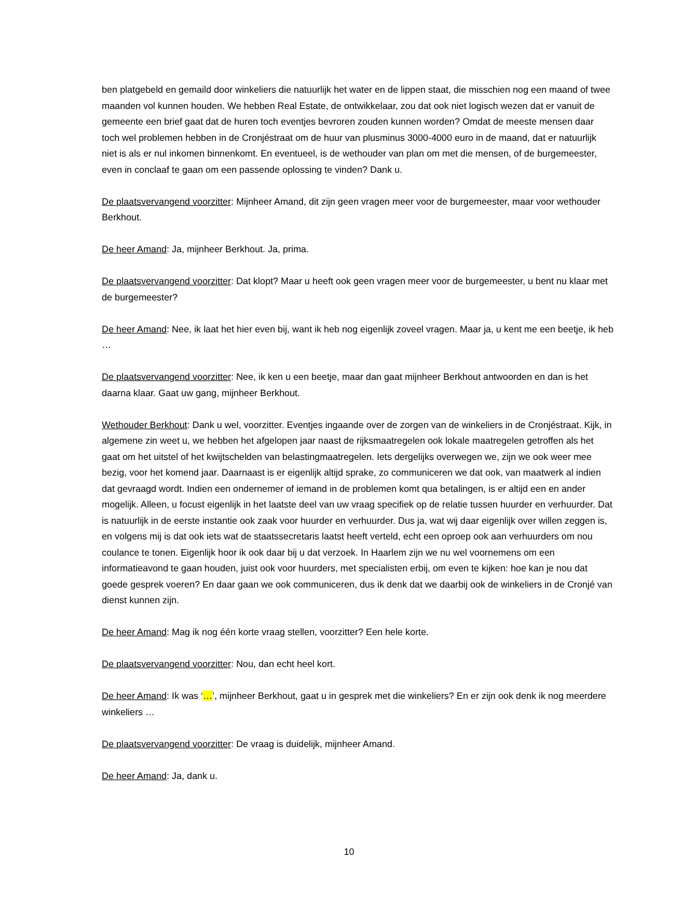ben platgebeld en gemaild door winkeliers die natuurlijk het water en de lippen staat, die misschien nog een maand of twee maanden vol kunnen houden. We hebben Real Estate, de ontwikkelaar, zou dat ook niet logisch wezen dat er vanuit de gemeente een brief gaat dat de huren toch eventjes bevroren zouden kunnen worden? Omdat de meeste mensen daar toch wel problemen hebben in de Cronjéstraat om de huur van plusminus 3000-4000 euro in de maand, dat er natuurlijk niet is als er nul inkomen binnenkomt. En eventueel, is de wethouder van plan om met die mensen, of de burgemeester, even in conclaaf te gaan om een passende oplossing te vinden? Dank u.
De plaatsvervangend voorzitter: Mijnheer Amand, dit zijn geen vragen meer voor de burgemeester, maar voor wethouder Berkhout.
De heer Amand: Ja, mijnheer Berkhout. Ja, prima.
De plaatsvervangend voorzitter: Dat klopt? Maar u heeft ook geen vragen meer voor de burgemeester, u bent nu klaar met de burgemeester?
De heer Amand: Nee, ik laat het hier even bij, want ik heb nog eigenlijk zoveel vragen. Maar ja, u kent me een beetje, ik heb …
De plaatsvervangend voorzitter: Nee, ik ken u een beetje, maar dan gaat mijnheer Berkhout antwoorden en dan is het daarna klaar. Gaat uw gang, mijnheer Berkhout.
Wethouder Berkhout: Dank u wel, voorzitter. Eventjes ingaande over de zorgen van de winkeliers in de Cronjéstraat. Kijk, in algemene zin weet u, we hebben het afgelopen jaar naast de rijksmaatregelen ook lokale maatregelen getroffen als het gaat om het uitstel of het kwijtschelden van belastingmaatregelen. Iets dergelijks overwegen we, zijn we ook weer mee bezig, voor het komend jaar. Daarnaast is er eigenlijk altijd sprake, zo communiceren we dat ook, van maatwerk al indien dat gevraagd wordt. Indien een ondernemer of iemand in de problemen komt qua betalingen, is er altijd een en ander mogelijk. Alleen, u focust eigenlijk in het laatste deel van uw vraag specifiek op de relatie tussen huurder en verhuurder. Dat is natuurlijk in de eerste instantie ook zaak voor huurder en verhuurder. Dus ja, wat wij daar eigenlijk over willen zeggen is, en volgens mij is dat ook iets wat de staatssecretaris laatst heeft verteld, echt een oproep ook aan verhuurders om nou coulance te tonen. Eigenlijk hoor ik ook daar bij u dat verzoek. In Haarlem zijn we nu wel voornemens om een informatieavond te gaan houden, juist ook voor huurders, met specialisten erbij, om even te kijken: hoe kan je nou dat goede gesprek voeren? En daar gaan we ook communiceren, dus ik denk dat we daarbij ook de winkeliers in de Cronjé van dienst kunnen zijn.
De heer Amand: Mag ik nog één korte vraag stellen, voorzitter? Een hele korte.
De plaatsvervangend voorzitter: Nou, dan echt heel kort.
De heer Amand: Ik was ‘…’, mijnheer Berkhout, gaat u in gesprek met die winkeliers? En er zijn ook denk ik nog meerdere winkeliers …
De plaatsvervangend voorzitter: De vraag is duidelijk, mijnheer Amand.
De heer Amand: Ja, dank u.
10